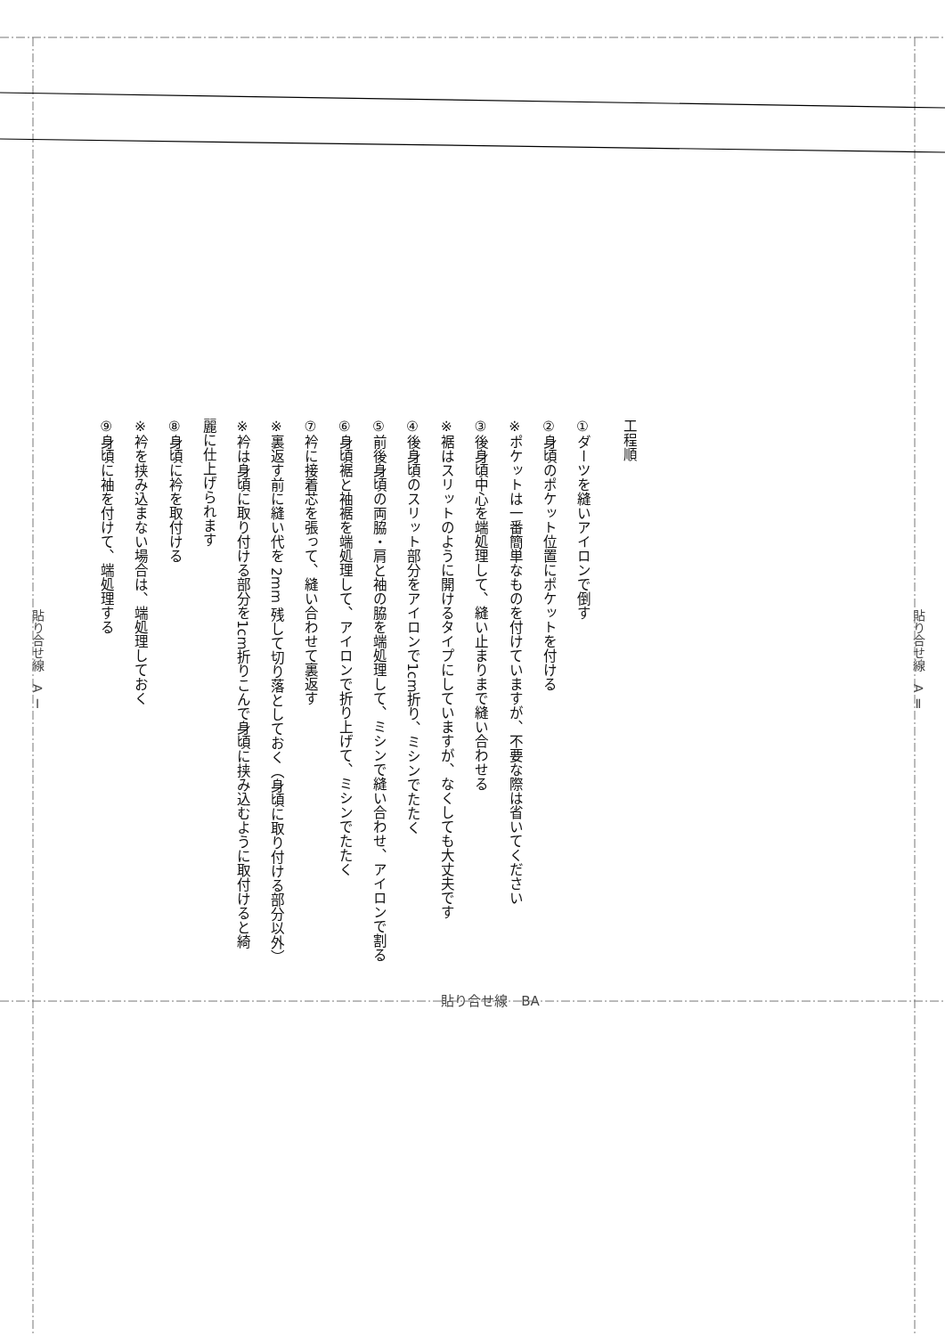貼り合せ線　A Ⅰ
工程順
①ダーツを縫いアイロンで倒す
②身頃のポケット位置にポケットを付ける
※ポケットは一番簡単なものを付けていますが、不要な際は省いてください
③後身頃中心を端処理して、縫い止まりまで縫い合わせる
※裾はスリットのように開けるタイプにしていますが、なくしても大丈夫です
④後身頃のスリット部分をアイロンで1cm折り、ミシンでたたく
⑤前後身頃の両脇・肩と袖の脇を端処理して、ミシンで縫い合わせ、アイロンで割る
⑥身頃裾と袖裾を端処理して、アイロンで折り上げて、ミシンでたたく
⑦衿に接着芯を張って、縫い合わせて裏返す
※裏返す前に縫い代を 2mm 残して切り落としておく（身頃に取り付ける部分以外）
※衿は身頃に取り付ける部分を1cm折りこんで身頃に挟み込むように取付けると綺麗に仕上げられます
⑧身頃に衿を取付ける
※衿を挟み込まない場合は、端処理しておく
⑨身頃に袖を付けて、端処理する
貼り合せ線　A Ⅱ
貼り合せ線　BA